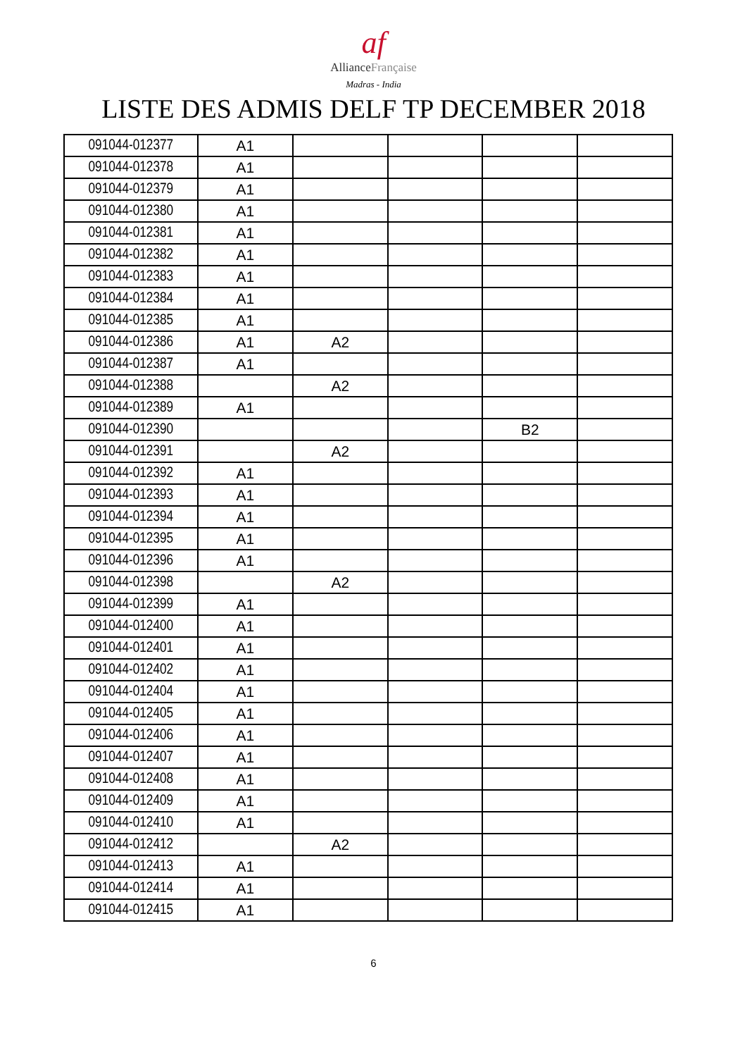af
AllianceFrançaise
Madras - India
LISTE DES ADMIS DELF TP DECEMBER 2018
| 091044-012377 | A1 | | | | |
| 091044-012378 | A1 | | | | |
| 091044-012379 | A1 | | | | |
| 091044-012380 | A1 | | | | |
| 091044-012381 | A1 | | | | |
| 091044-012382 | A1 | | | | |
| 091044-012383 | A1 | | | | |
| 091044-012384 | A1 | | | | |
| 091044-012385 | A1 | | | | |
| 091044-012386 | A1 | A2 | | | |
| 091044-012387 | A1 | | | | |
| 091044-012388 | | A2 | | | |
| 091044-012389 | A1 | | | | |
| 091044-012390 | | | | B2 | |
| 091044-012391 | | A2 | | | |
| 091044-012392 | A1 | | | | |
| 091044-012393 | A1 | | | | |
| 091044-012394 | A1 | | | | |
| 091044-012395 | A1 | | | | |
| 091044-012396 | A1 | | | | |
| 091044-012398 | | A2 | | | |
| 091044-012399 | A1 | | | | |
| 091044-012400 | A1 | | | | |
| 091044-012401 | A1 | | | | |
| 091044-012402 | A1 | | | | |
| 091044-012404 | A1 | | | | |
| 091044-012405 | A1 | | | | |
| 091044-012406 | A1 | | | | |
| 091044-012407 | A1 | | | | |
| 091044-012408 | A1 | | | | |
| 091044-012409 | A1 | | | | |
| 091044-012410 | A1 | | | | |
| 091044-012412 | | A2 | | | |
| 091044-012413 | A1 | | | | |
| 091044-012414 | A1 | | | | |
| 091044-012415 | A1 | | | | |
6